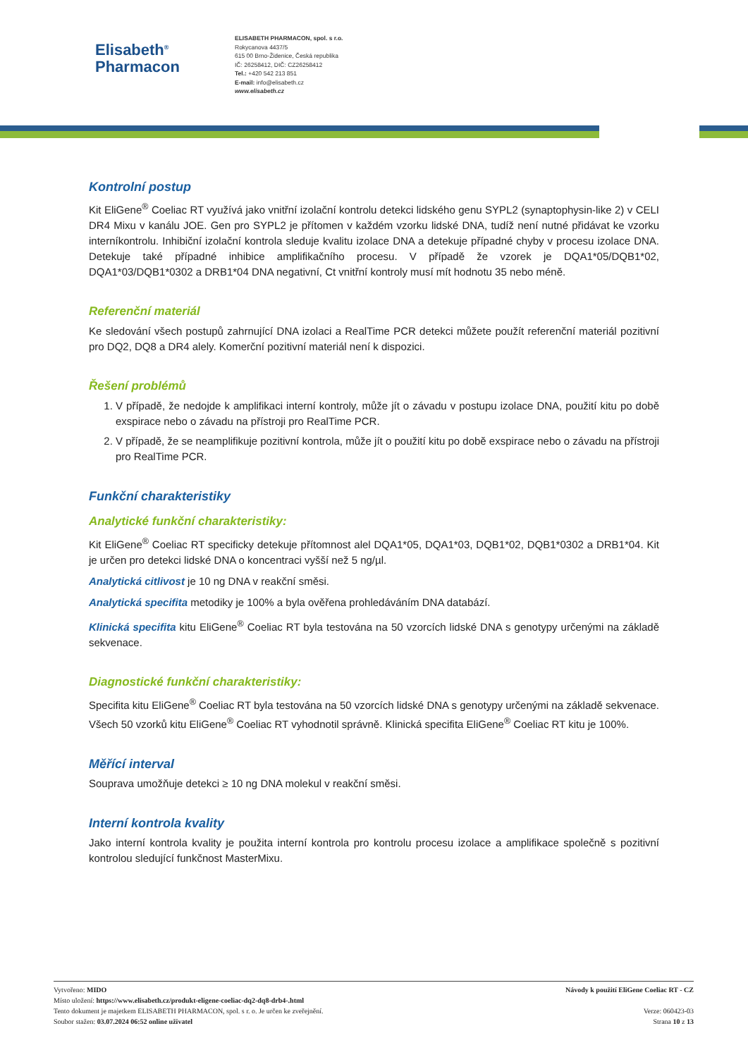Elisabeth<sup>®</sup>
Pharmacon
ELISABETH PHARMACON, spol. s r.o.
Rokycanova 4437/5
615 00 Brno-Židenice, Česká republika
IČ: 26258412, DIČ: CZ26258412
Tel.: +420 542 213 851
E-mail: info@elisabeth.cz
www.elisabeth.cz
Kontrolní postup
Kit EliGene<sup>®</sup> Coeliac RT využívá jako vnitřní izolační kontrolu detekci lidského genu SYPL2 (synaptophysin-like 2) v CELI DR4 Mixu v kanálu JOE. Gen pro SYPL2 je přítomen v každém vzorku lidské DNA, tudíž není nutné přidávat ke vzorku interníkontrolu. Inhibiční izolační kontrola sleduje kvalitu izolace DNA a detekuje případné chyby v procesu izolace DNA. Detekuje také případné inhibice amplifikačního procesu. V případě že vzorek je DQA1*05/DQB1*02, DQA1*03/DQB1*0302 a DRB1*04 DNA negativní, Ct vnitřní kontroly musí mít hodnotu 35 nebo méně.
Referenční materiál
Ke sledování všech postupů zahrnující DNA izolaci a RealTime PCR detekci můžete použít referenční materiál pozitivní pro DQ2, DQ8 a DR4 alely. Komerční pozitivní materiál není k dispozici.
Řešení problémů
1. V případě, že nedojde k amplifikaci interní kontroly, může jít o závadu v postupu izolace DNA, použití kitu po době exspirace nebo o závadu na přístroji pro RealTime PCR.
2. V případě, že se neamplifikuje pozitivní kontrola, může jít o použití kitu po době exspirace nebo o závadu na přístroji pro RealTime PCR.
Funkční charakteristiky
Analytické funkční charakteristiky:
Kit EliGene<sup>®</sup> Coeliac RT specificky detekuje přítomnost alel DQA1*05, DQA1*03, DQB1*02, DQB1*0302 a DRB1*04. Kit je určen pro detekci lidské DNA o koncentraci vyšší než 5 ng/µl.
Analytická citlivost je 10 ng DNA v reakční směsi.
Analytická specifita metodiky je 100% a byla ověřena prohledáváním DNA databází.
Klinická specifita kitu EliGene<sup>®</sup> Coeliac RT byla testována na 50 vzorcích lidské DNA s genotypy určenými na základě sekvenace.
Diagnostické funkční charakteristiky:
Specifita kitu EliGene<sup>®</sup> Coeliac RT byla testována na 50 vzorcích lidské DNA s genotypy určenými na základě sekvenace. Všech 50 vzorků kitu EliGene<sup>®</sup> Coeliac RT vyhodnotil správně. Klinická specifita EliGene<sup>®</sup> Coeliac RT kitu je 100%.
Měřící interval
Souprava umožňuje detekci ≥ 10 ng DNA molekul v reakční směsi.
Interní kontrola kvality
Jako interní kontrola kvality je použita interní kontrola pro kontrolu procesu izolace a amplifikace společně s pozitivní kontrolou sledující funkčnost MasterMixu.
Vytvořeno: MIDO
Místo uložení: https://www.elisabeth.cz/produkt-eligene-coeliac-dq2-dq8-drb4-.html
Tento dokument je majetkem ELISABETH PHARMACON, spol. s r. o. Je určen ke zveřejnění.
Soubor stažen: 03.07.2024 06:52 online uživatel
Návody k použití EliGene Coeliac RT - CZ
Verze: 060423-03
Strana 10 z 13